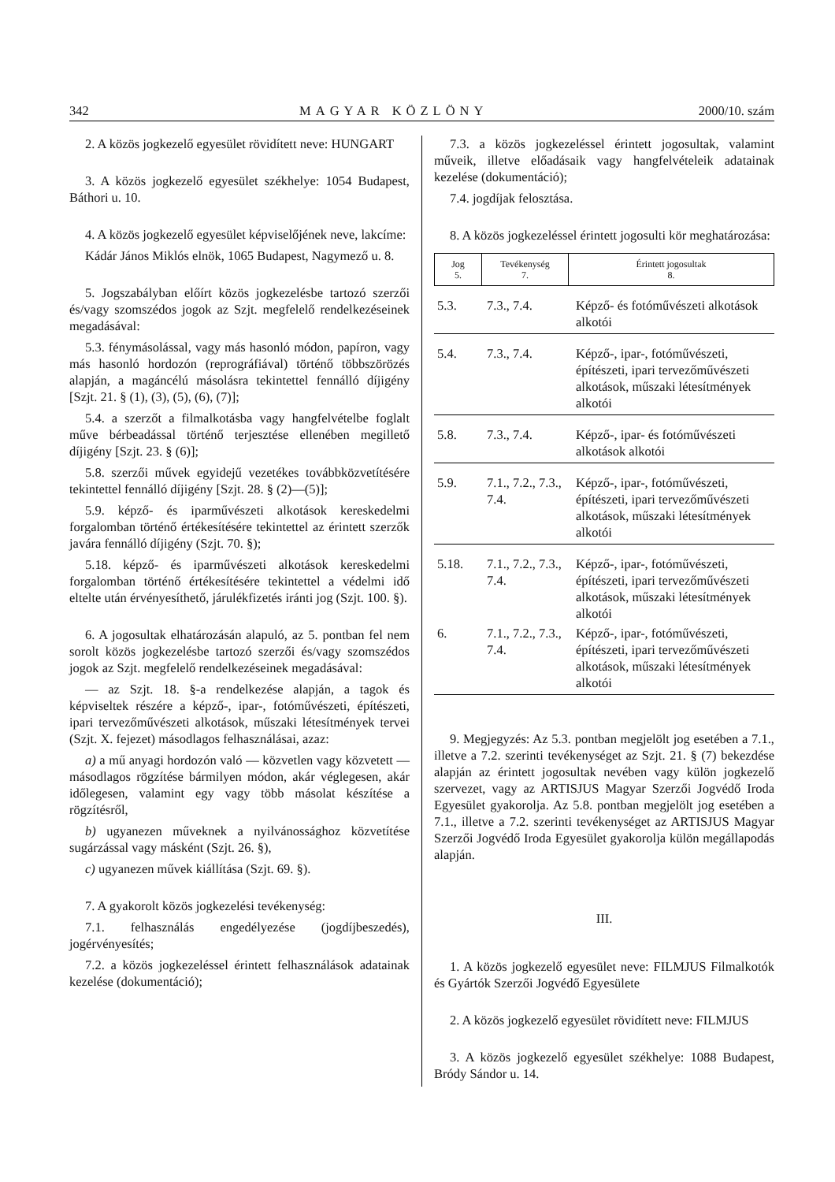342 MAGYAR KÖZLÖNY 2000/10. szám
2. A közös jogkezelő egyesület rövidített neve: HUNGART
3. A közös jogkezelő egyesület székhelye: 1054 Budapest, Báthori u. 10.
4. A közös jogkezelő egyesület képviselőjének neve, lakcíme:
Kádár János Miklós elnök, 1065 Budapest, Nagymező u. 8.
5. Jogszabályban előírt közös jogkezelésbe tartozó szerzői és/vagy szomszédos jogok az Szjt. megfelelő rendelkezéseinek megadásával:
5.3. fénymásolással, vagy más hasonló módon, papíron, vagy más hasonló hordozón (reprográfiával) történő többszörözés alapján, a magáncélú másolásra tekintettel fennálló díjigény [Szjt. 21. § (1), (3), (5), (6), (7)];
5.4. a szerzőt a filmalkotásba vagy hangfelvételbe foglalt műve bérbeadással történő terjesztése ellenében megillető díjigény [Szjt. 23. § (6)];
5.8. szerzői művek egyidejű vezetékes továbbközvetítésére tekintettel fennálló díjigény [Szjt. 28. § (2)—(5)];
5.9. képző- és iparművészeti alkotások kereskedelmi forgalomban történő értékesítésére tekintettel az érintett szerzők javára fennálló díjigény (Szjt. 70. §);
5.18. képző- és iparművészeti alkotások kereskedelmi forgalomban történő értékesítésére tekintettel a védelmi idő eltelte után érvényesíthető, járulékfizetés iránti jog (Szjt. 100. §).
6. A jogosultak elhatározásán alapuló, az 5. pontban fel nem sorolt közös jogkezelésbe tartozó szerzői és/vagy szomszédos jogok az Szjt. megfelelő rendelkezéseinek megadásával:
— az Szjt. 18. §-a rendelkezése alapján, a tagok és képviseltek részére a képző-, ipar-, fotóművészeti, építészeti, ipari tervezőművészeti alkotások, műszaki létesítmények tervei (Szjt. X. fejezet) másodlagos felhasználásai, azaz:
a) a mű anyagi hordozón való — közvetlen vagy közvetett — másodlagos rögzítése bármilyen módon, akár véglegesen, akár időlegesen, valamint egy vagy több másolat készítése a rögzítésről,
b) ugyanezen műveknek a nyilvánossághoz közvetítése sugárzással vagy másként (Szjt. 26. §),
c) ugyanezen művek kiállítása (Szjt. 69. §).
7. A gyakorolt közös jogkezelési tevékenység:
7.1. felhasználás engedélyezése (jogdíjbeszedés), jogérvényesítés;
7.2. a közös jogkezeléssel érintett felhasználások adatainak kezelése (dokumentáció);
7.3. a közös jogkezeléssel érintett jogosultak, valamint műveik, illetve előadásaik vagy hangfelvételeik adatainak kezelése (dokumentáció);
7.4. jogdíjak felosztása.
8. A közös jogkezeléssel érintett jogosulti kör meghatározása:
| Jog 5. | Tevékenység 7. | Érintett jogosultak 8. |
| 5.3. | 7.3., 7.4. | Képző- és fotóművészeti alkotások alkotói |
| 5.4. | 7.3., 7.4. | Képző-, ipar-, fotóművészeti, építészeti, ipari tervezőművészeti alkotások, műszaki létesítmények alkotói |
| 5.8. | 7.3., 7.4. | Képző-, ipar- és fotóművészeti alkotások alkotói |
| 5.9. | 7.1., 7.2., 7.3., 7.4. | Képző-, ipar-, fotóművészeti, építészeti, ipari tervezőművészeti alkotások, műszaki létesítmények alkotói |
| 5.18. | 7.1., 7.2., 7.3., 7.4. | Képző-, ipar-, fotóművészeti, építészeti, ipari tervezőművészeti alkotások, műszaki létesítmények alkotói |
| 6. | 7.1., 7.2., 7.3., 7.4. | Képző-, ipar-, fotóművészeti, építészeti, ipari tervezőművészeti alkotások, műszaki létesítmények alkotói |
9. Megjegyzés: Az 5.3. pontban megjelölt jog esetében a 7.1., illetve a 7.2. szerinti tevékenységet az Szjt. 21. § (7) bekezdése alapján az érintett jogosultak nevében vagy külön jogkezelő szervezet, vagy az ARTISJUS Magyar Szerzői Jogvédő Iroda Egyesület gyakorolja. Az 5.8. pontban megjelölt jog esetében a 7.1., illetve a 7.2. szerinti tevékenységet az ARTISJUS Magyar Szerzői Jogvédő Iroda Egyesület gyakorolja külön megállapodás alapján.
III.
1. A közös jogkezelő egyesület neve: FILMJUS Filmalkotók és Gyártók Szerzői Jogvédő Egyesülete
2. A közös jogkezelő egyesület rövidített neve: FILMJUS
3. A közös jogkezelő egyesület székhelye: 1088 Budapest, Bródy Sándor u. 14.